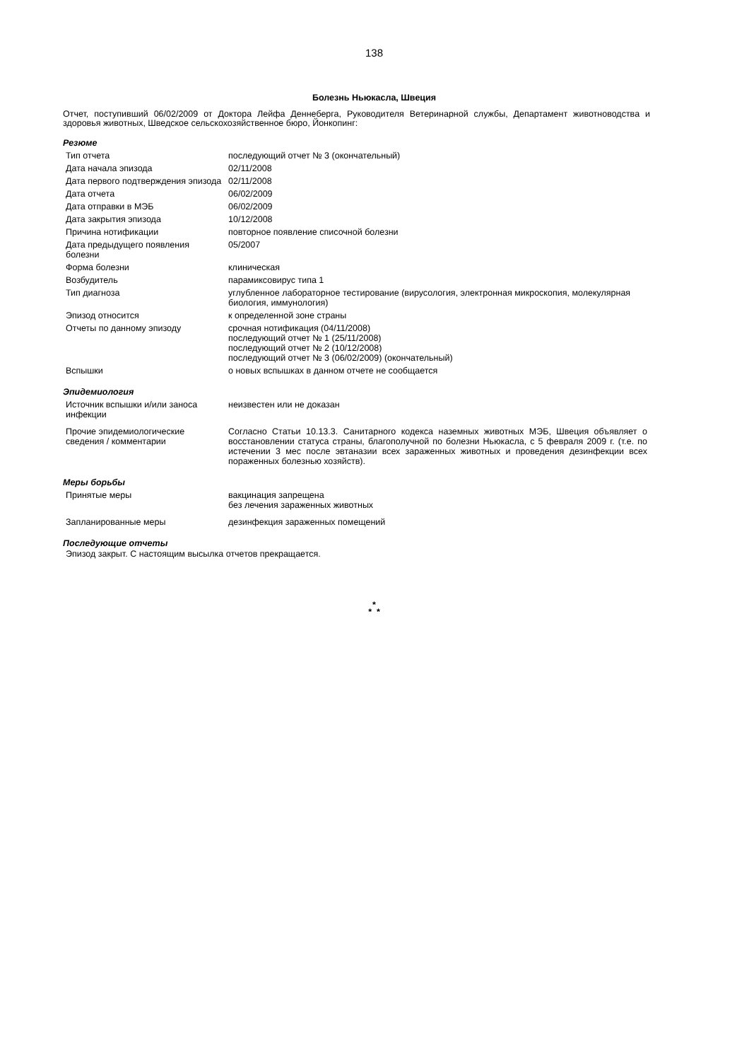138
Болезнь Ньюкасла, Швеция
Отчет, поступивший 06/02/2009 от Доктора Лейфа Деннеберга, Руководителя Ветеринарной службы, Департамент животноводства и здоровья животных, Шведское сельскохозяйственное бюро, Йонкопинг:
Резюме
| Тип отчета | последующий отчет № 3 (окончательный) |
| Дата начала эпизода | 02/11/2008 |
| Дата первого подтверждения эпизода | 02/11/2008 |
| Дата отчета | 06/02/2009 |
| Дата отправки в МЭБ | 06/02/2009 |
| Дата закрытия эпизода | 10/12/2008 |
| Причина нотификации | повторное появление списочной болезни |
| Дата предыдущего появления болезни | 05/2007 |
| Форма болезни | клиническая |
| Возбудитель | парамиксовирус типа 1 |
| Тип диагноза | углубленное лабораторное тестирование (вирусология, электронная микроскопия, молекулярная биология, иммунология) |
| Эпизод относится | к определенной зоне страны |
| Отчеты по данному эпизоду | срочная нотификация (04/11/2008) последующий отчет № 1 (25/11/2008) последующий отчет № 2 (10/12/2008) последующий отчет № 3 (06/02/2009) (окончательный) |
| Вспышки | о новых вспышках в данном отчете не сообщается |
Эпидемиология
| Источник вспышки и/или заноса инфекции | неизвестен или не доказан |
| Прочие эпидемиологические сведения / комментарии | Согласно Статьи 10.13.3. Санитарного кодекса наземных животных МЭБ, Швеция объявляет о восстановлении статуса страны, благополучной по болезни Ньюкасла, с 5 февраля 2009 г. (т.е. по истечении 3 мес после эвтаназии всех зараженных животных и проведения дезинфекции всех пораженных болезнью хозяйств). |
Меры борьбы
| Принятые меры | вакцинация запрещена без лечения зараженных животных |
| Запланированные меры | дезинфекция зараженных помещений |
Последующие отчеты
Эпизод закрыт. С настоящим высылка отчетов прекращается.
*
* *